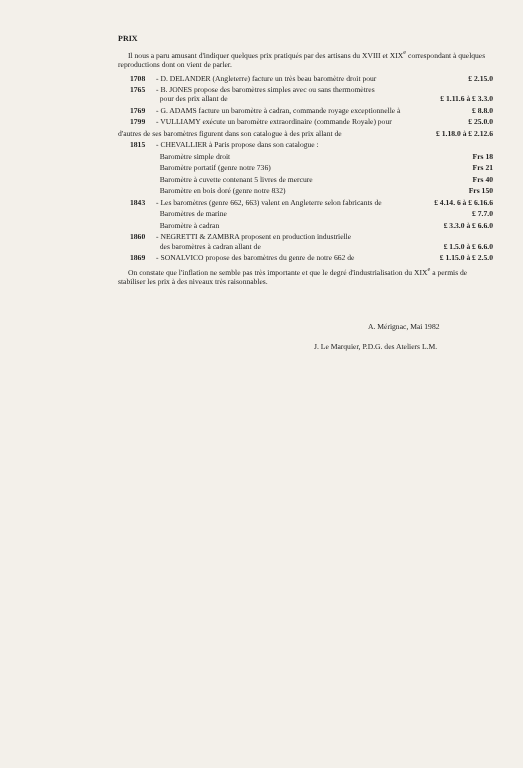PRIX
Il nous a paru amusant d'indiquer quelques prix pratiqués par des artisans du XVIII et XIX<sup>e</sup> correspondant à quelques reproductions dont on vient de parler.
| 1708 | - D. DELANDER (Angleterre) facture un très beau baromètre droit pour | £ 2.15.0 |
| 1765 | - B. JONES propose des baromètres simples avec ou sans thermomètres pour des prix allant de | £ 1.11.6 à £ 3.3.0 |
| 1769 | - G. ADAMS facture un baromètre à cadran, commande royage exceptionnelle à | £ 8.8.0 |
| 1799 | - VULLIAMY exécute un baromètre extraordinaire (commande Royale) pour | £ 25.0.0 |
| d'autres de ses baromètres figurent dans son catalogue à des prix allant de | | £ 1.18.0 à £ 2.12.6 |
| 1815 | - CHEVALLIER à Paris propose dans son catalogue : | |
| | Baromètre simple droit | Frs 18 |
| | Baromètre portatif (genre notre 736) | Frs 21 |
| | Baromètre à cuvette contenant 5 livres de mercure | Frs 40 |
| | Baromètre en bois doré (genre notre 832) | Frs 150 |
| 1843 | - Les baromètres (genre 662, 663) valent en Angleterre selon fabricants de | £ 4.14. 6 à £ 6.16.6 |
| | Baromètres de marine | £ 7.7.0 |
| | Baromètre à cadran | £ 3.3.0 à £ 6.6.0 |
| 1860 | - NEGRETTI & ZAMBRA proposent en production industrielle des baromètres à cadran allant de | £ 1.5.0 à £ 6.6.0 |
| 1869 | - SONALVICO propose des baromètres du genre de notre 662 de | £ 1.15.0 à £ 2.5.0 |
On constate que l'inflation ne semble pas très importante et que le degré d'industrialisation du XIX<sup>e</sup> a permis de stabiliser les prix à des niveaux très raisonnables.
A. Mérignac, Mai 1982
J. Le Marquier, P.D.G. des Ateliers L.M.